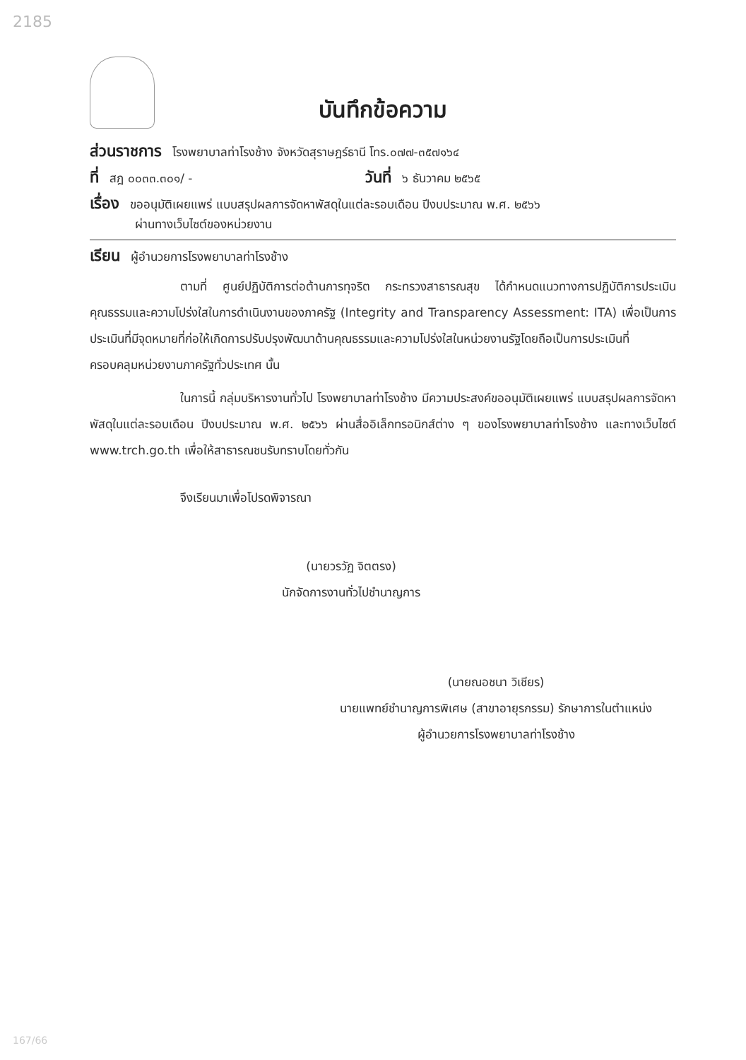2185
บันทึกข้อความ
ส่วนราชการ โรงพยาบาลท่าโรงช้าง จังหวัดสุราษฎร์ธานี โทร.๐๗๗-๓๕๗๑๖๔
ที่ สฎ ๐๐๓๓.๓๐๑/ - วันที่ ๖ ธันวาคม ๒๕๖๕
เรื่อง ขออนุมัติเผยแพร่ แบบสรุปผลการจัดหาพัสดุในแต่ละรอบเดือน ปีงบประมาณ พ.ศ. ๒๕๖๖
ผ่านทางเว็บไซต์ของหน่วยงาน
เรียน ผู้อำนวยการโรงพยาบาลท่าโรงช้าง
ตามที่ ศูนย์ปฏิบัติการต่อต้านการทุจริต กระทรวงสาธารณสุข ได้กำหนดแนวทางการปฏิบัติการประเมินคุณธรรมและความโปร่งใสในการดำเนินงานของภาครัฐ (Integrity and Transparency Assessment: ITA) เพื่อเป็นการประเมินที่มีจุดหมายที่ก่อให้เกิดการปรับปรุงพัฒนาด้านคุณธรรมและความโปร่งใสในหน่วยงานรัฐโดยถือเป็นการประเมินที่ครอบคลุมหน่วยงานภาครัฐทั่วประเทศ นั้น
ในการนี้ กลุ่มบริหารงานทั่วไป โรงพยาบาลท่าโรงช้าง มีความประสงค์ขออนุมัติเผยแพร่ แบบสรุปผลการจัดหาพัสดุในแต่ละรอบเดือน ปีงบประมาณ พ.ศ. ๒๕๖๖ ผ่านสื่ออิเล็กทรอนิกส์ต่าง ๆ ของโรงพยาบาลท่าโรงช้าง และทางเว็บไซต์ www.trch.go.th เพื่อให้สาธารณชนรับทราบโดยทั่วกัน
จึงเรียนมาเพื่อโปรดพิจารณา
(นายวรวัฏ จิตตรง)
นักจัดการงานทั่วไปชำนาญการ
(นายณอชนา วิเชียร)
นายแพทย์ชำนาญการพิเศษ (สาขาอายุรกรรม) รักษาการในตำแหน่ง
ผู้อำนวยการโรงพยาบาลท่าโรงช้าง
167/66